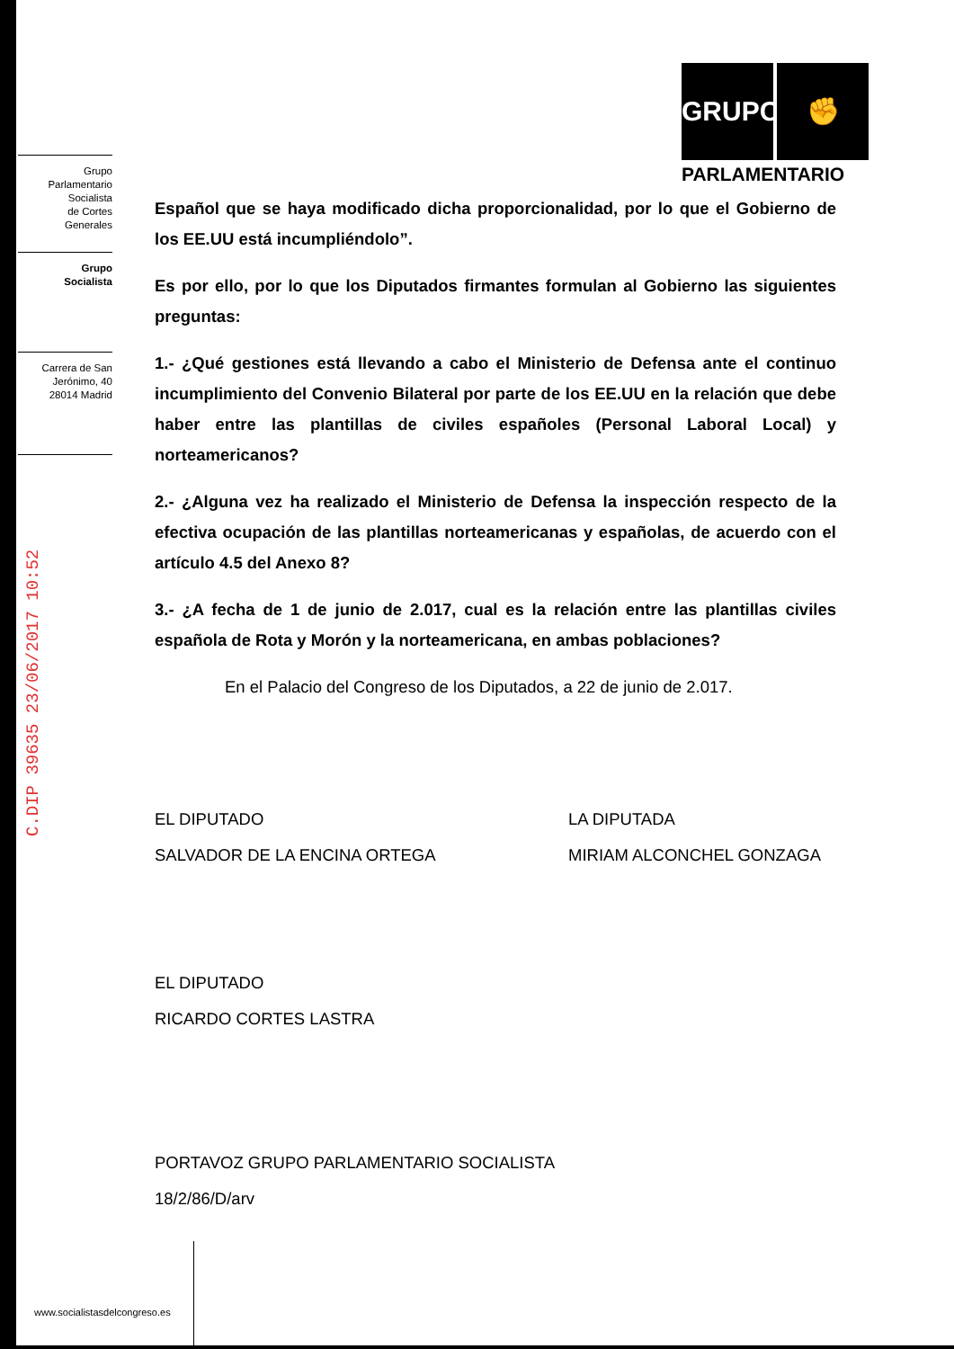Grupo
Parlamentario
Socialista
de Cortes
Generales
Grupo
Socialista
Carrera de San
Jerónimo, 40
28014 Madrid
C.DIP 39635 23/06/2017 10:52
GRUPO ✊
PARLAMENTARIO
Español que se haya modificado dicha proporcionalidad, por lo que el Gobierno de los EE.UU está incumpliéndolo”.
Es por ello, por lo que los Diputados firmantes formulan al Gobierno las siguientes preguntas:
1.- ¿Qué gestiones está llevando a cabo el Ministerio de Defensa ante el continuo incumplimiento del Convenio Bilateral por parte de los EE.UU en la relación que debe haber entre las plantillas de civiles españoles (Personal Laboral Local) y norteamericanos?
2.- ¿Alguna vez ha realizado el Ministerio de Defensa la inspección respecto de la efectiva ocupación de las plantillas norteamericanas y españolas, de acuerdo con el artículo 4.5 del Anexo 8?
3.- ¿A fecha de 1 de junio de 2.017, cual es la relación entre las plantillas civiles española de Rota y Morón y la norteamericana, en ambas poblaciones?
En el Palacio del Congreso de los Diputados, a 22 de junio de 2.017.
EL DIPUTADO
SALVADOR DE LA ENCINA ORTEGA
LA DIPUTADA
MIRIAM ALCONCHEL GONZAGA
EL DIPUTADO
RICARDO CORTES LASTRA
PORTAVOZ GRUPO PARLAMENTARIO SOCIALISTA
18/2/86/D/arv
www.socialistasdelcongreso.es